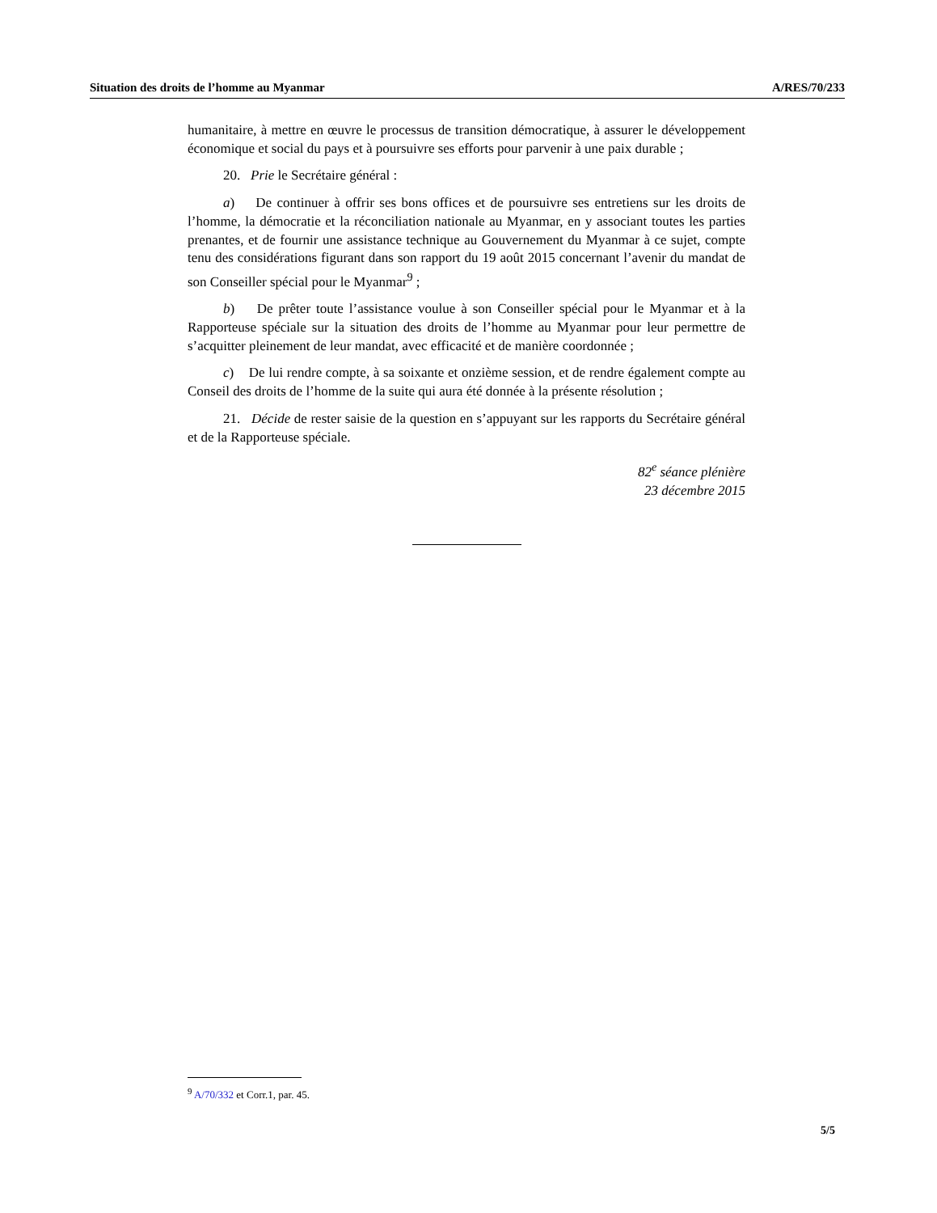Situation des droits de l’homme au Myanmar A/RES/70/233
humanitaire, à mettre en œuvre le processus de transition démocratique, à assurer le développement économique et social du pays et à poursuivre ses efforts pour parvenir à une paix durable ;
20. Prie le Secrétaire général :
a) De continuer à offrir ses bons offices et de poursuivre ses entretiens sur les droits de l’homme, la démocratie et la réconciliation nationale au Myanmar, en y associant toutes les parties prenantes, et de fournir une assistance technique au Gouvernement du Myanmar à ce sujet, compte tenu des considérations figurant dans son rapport du 19 août 2015 concernant l’avenir du mandat de son Conseiller spécial pour le Myanmar<sup>9</sup> ;
b) De prêter toute l’assistance voulue à son Conseiller spécial pour le Myanmar et à la Rapporteuse spéciale sur la situation des droits de l’homme au Myanmar pour leur permettre de s’acquitter pleinement de leur mandat, avec efficacité et de manière coordonnée ;
c) De lui rendre compte, à sa soixante et onzième session, et de rendre également compte au Conseil des droits de l’homme de la suite qui aura été donnée à la présente résolution ;
21. Décide de rester saisie de la question en s’appuyant sur les rapports du Secrétaire général et de la Rapporteuse spéciale.
82<sup>e</sup> séance plénière
23 décembre 2015
<sup>9</sup> A/70/332 et Corr.1, par. 45.
5/5